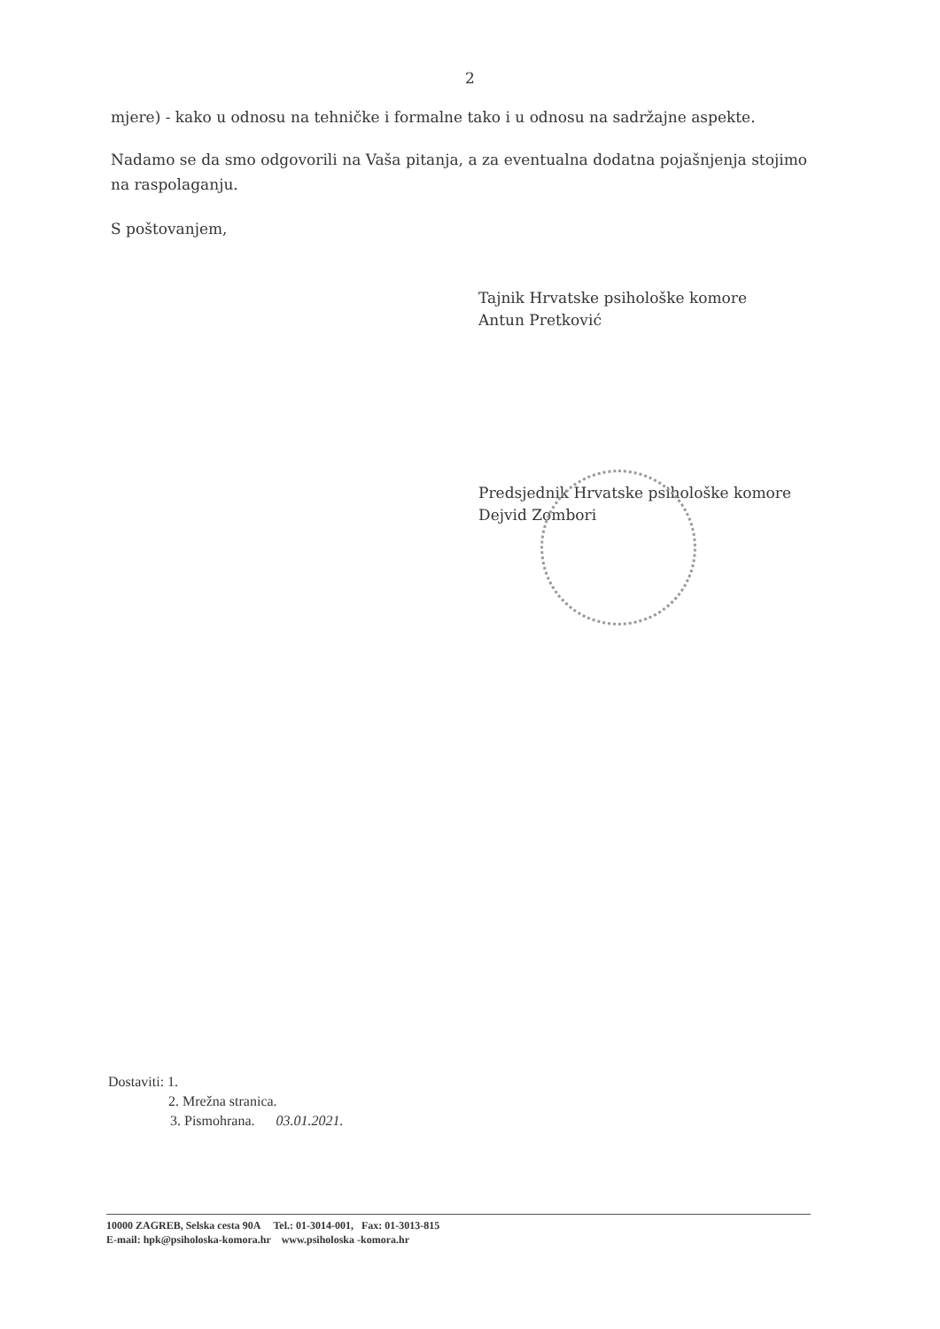2
mjere) - kako u odnosu na tehničke i formalne tako i u odnosu na sadržajne aspekte.
Nadamo se da smo odgovorili na Vaša pitanja, a za eventualna dodatna pojašnjenja stojimo na raspolaganju.
S poštovanjem,
Tajnik Hrvatske psihološke komore
Antun Pretković
Predsjednik Hrvatske psihološke komore
Dejvid Zombori
Dostaviti: 1.
2. Mrežna stranica.
3. Pismohrana. 03.01.2021.
10000 ZAGREB, Selska cesta 90A Tel.: 01-3014-001, Fax: 01-3013-815
E-mail: hpk@psiholoska-komora.hr www.psiholoska -komora.hr